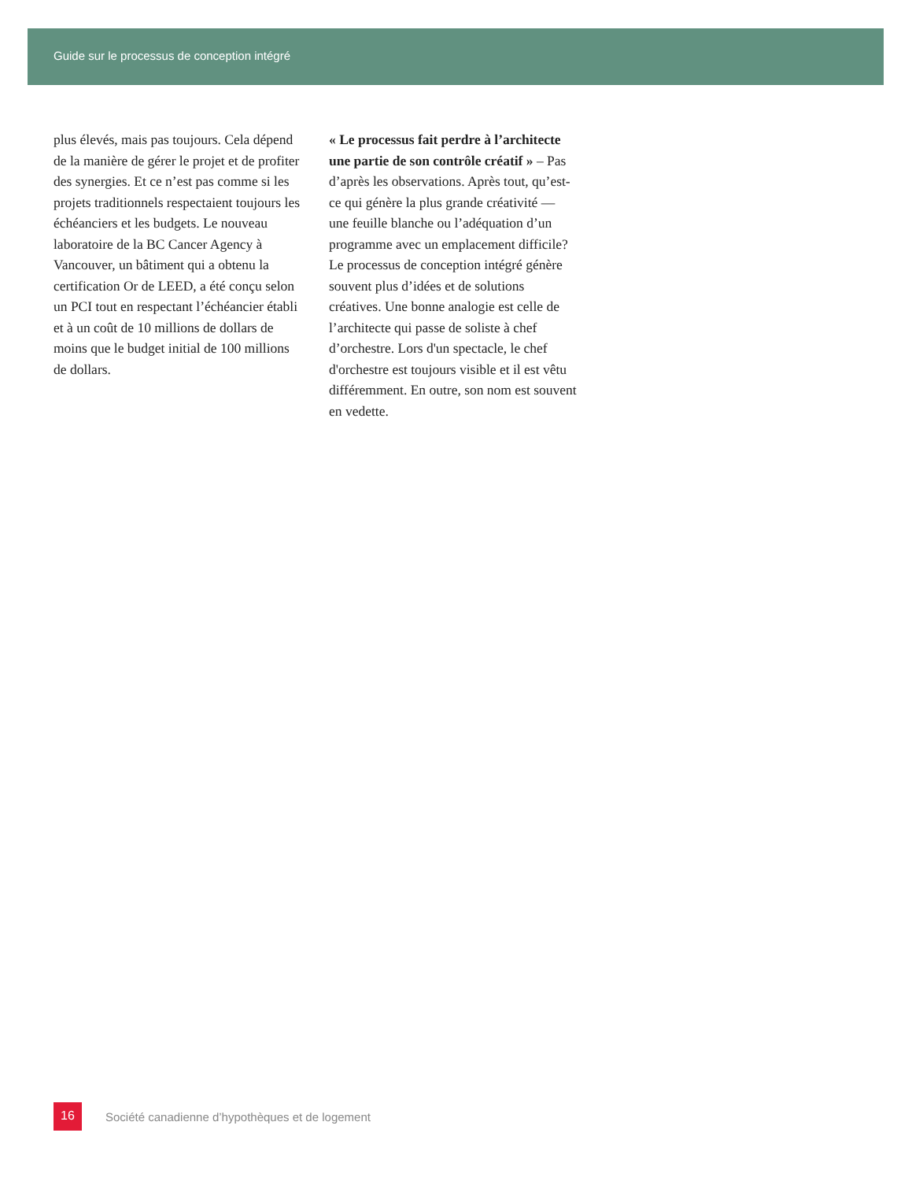Guide sur le processus de conception intégré
plus élevés, mais pas toujours. Cela dépend de la manière de gérer le projet et de profiter des synergies. Et ce n’est pas comme si les projets traditionnels respectaient toujours les échéanciers et les budgets. Le nouveau laboratoire de la BC Cancer Agency à Vancouver, un bâtiment qui a obtenu la certification Or de LEED, a été conçu selon un PCI tout en respectant l’échéancier établi et à un coût de 10 millions de dollars de moins que le budget initial de 100 millions de dollars.
« Le processus fait perdre à l’architecte une partie de son contrôle créatif » – Pas d’après les observations. Après tout, qu’est-ce qui génère la plus grande créativité — une feuille blanche ou l’adéquation d’un programme avec un emplacement difficile? Le processus de conception intégré génère souvent plus d’idées et de solutions créatives. Une bonne analogie est celle de l’architecte qui passe de soliste à chef d’orchestre. Lors d'un spectacle, le chef d'orchestre est toujours visible et il est vêtu différemment. En outre, son nom est souvent en vedette.
16
Société canadienne d’hypothèques et de logement